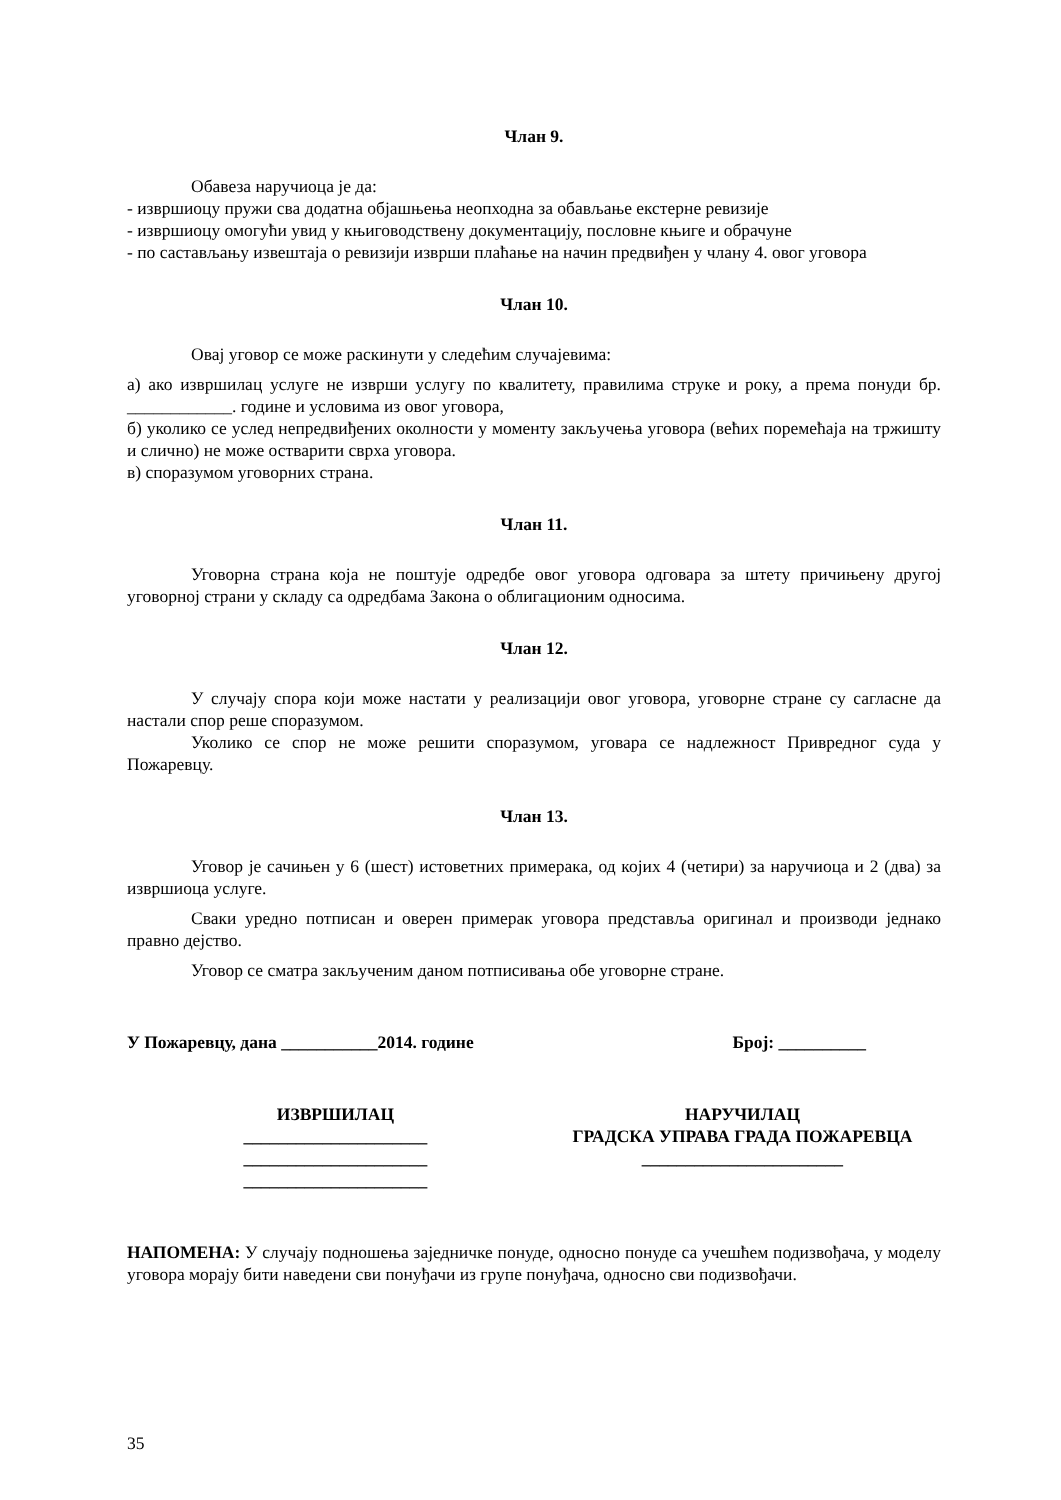Члан 9.
Обавеза наручиоца је да:
- извршиоцу пружи сва додатна објашњења неопходна за обављање екстерне ревизије
- извршиоцу омогући увид у књиговодствену документацију, пословне књиге и обрачуне
- по састављању извештаја о ревизији изврши плаћање на начин предвиђен у члану 4. овог уговора
Члан 10.
Овај уговор се може раскинути у следећим случајевима:
а) ако извршилац услуге не изврши услугу по квалитету, правилима струке и року, а према понуди бр. ____________. године и условима из овог уговора,
б) уколико се услед непредвиђених околности у моменту закључења уговора (већих поремећаја на тржишту и слично) не може остварити сврха уговора.
в) споразумом уговорних страна.
Члан 11.
Уговорна страна која не поштује одредбе овог уговора одговара за штету причињену другој уговорној страни у складу са одредбама Закона о облигационим односима.
Члан 12.
У случају спора који може настати у реализацији овог уговора, уговорне стране су сагласне да настали спор реше споразумом.
Уколико се спор не може решити споразумом, уговара се надлежност Привредног суда у Пожаревцу.
Члан 13.
Уговор је сачињен у 6 (шест) истоветних примерака, од којих 4 (четири) за наручиоца и 2 (два) за извршиоца услуге.
Сваки уредно потписан и оверен примерак уговора представља оригинал и производи једнако правно дејство.
Уговор се сматра закљученим даном потписивања обе уговорне стране.
У Пожаревцу, дана ___________2014. године Број: __________
ИЗВРШИЛАЦ
_____________________
_____________________
_____________________
НАРУЧИЛАЦ
ГРАДСКА УПРАВА ГРАДА ПОЖАРЕВЦА
_______________________
НАПОМЕНА: У случају подношења заједничке понуде, односно понуде са учешћем подизвођача, у моделу уговора морају бити наведени сви понуђачи из групе понуђача, односно сви подизвођачи.
35